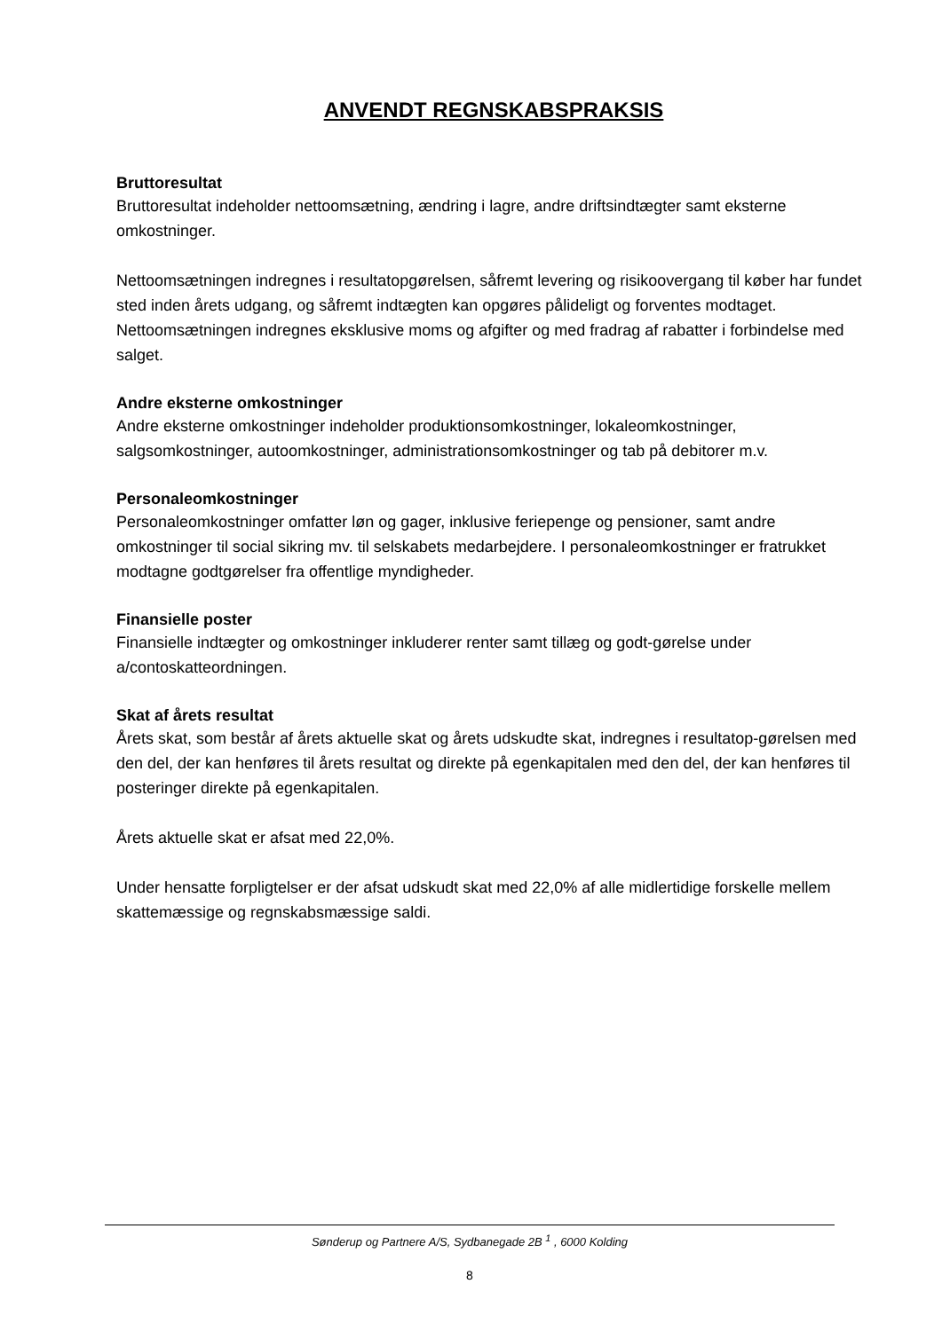ANVENDT REGNSKABSPRAKSIS
Bruttoresultat
Bruttoresultat indeholder nettoomsætning, ændring i lagre, andre driftsindtægter samt eksterne omkostninger.
Nettoomsætningen indregnes i resultatopgørelsen, såfremt levering og risikoovergang til køber har fundet sted inden årets udgang, og såfremt indtægten kan opgøres pålideligt og forventes modtaget. Nettoomsætningen indregnes eksklusive moms og afgifter og med fradrag af rabatter i forbindelse med salget.
Andre eksterne omkostninger
Andre eksterne omkostninger indeholder produktionsomkostninger, lokaleomkostninger, salgsomkostninger, autoomkostninger, administrationsomkostninger og tab på debitorer m.v.
Personaleomkostninger
Personaleomkostninger omfatter løn og gager, inklusive feriepenge og pensioner, samt andre omkostninger til social sikring mv. til selskabets medarbejdere. I personaleomkostninger er fratrukket modtagne godtgørelser fra offentlige myndigheder.
Finansielle poster
Finansielle indtægter og omkostninger inkluderer renter samt tillæg og godt-gørelse under a/contoskatteordningen.
Skat af årets resultat
Årets skat, som består af årets aktuelle skat og årets udskudte skat, indregnes i resultatop-gørelsen med den del, der kan henføres til årets resultat og direkte på egenkapitalen med den del, der kan henføres til posteringer direkte på egenkapitalen.
Årets aktuelle skat er afsat med 22,0%.
Under hensatte forpligtelser er der afsat udskudt skat med 22,0% af alle midlertidige forskelle mellem skattemæssige og regnskabsmæssige saldi.
Sønderup og Partnere A/S, Sydbanegade 2B <sup>1</sup> , 6000 Kolding
8